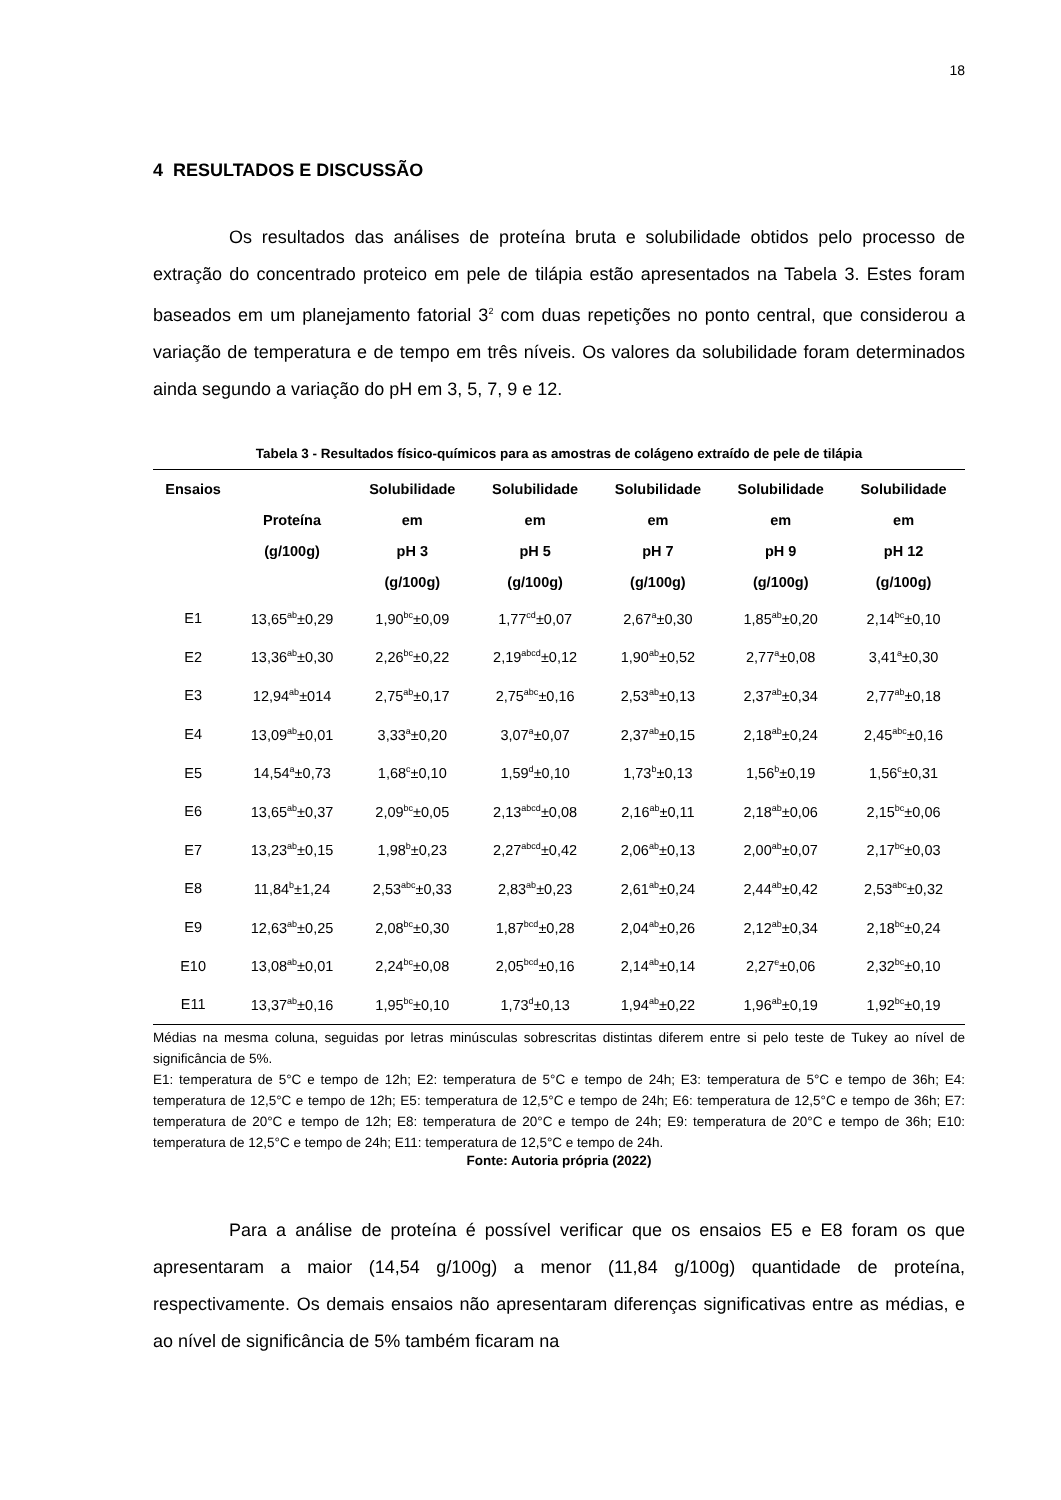18
4 RESULTADOS E DISCUSSÃO
Os resultados das análises de proteína bruta e solubilidade obtidos pelo processo de extração do concentrado proteico em pele de tilápia estão apresentados na Tabela 3. Estes foram baseados em um planejamento fatorial 3<sup>2</sup> com duas repetições no ponto central, que considerou a variação de temperatura e de tempo em três níveis. Os valores da solubilidade foram determinados ainda segundo a variação do pH em 3, 5, 7, 9 e 12.
Tabela 3 - Resultados físico-químicos para as amostras de colágeno extraído de pele de tilápia
| Ensaios | Proteína (g/100g) | Solubilidade em pH 3 (g/100g) | Solubilidade em pH 5 (g/100g) | Solubilidade em pH 7 (g/100g) | Solubilidade em pH 9 (g/100g) | Solubilidade em pH 12 (g/100g) |
| --- | --- | --- | --- | --- | --- | --- |
| E1 | 13,65<sup>ab</sup>±0,29 | 1,90<sup>bc</sup>±0,09 | 1,77<sup>cd</sup>±0,07 | 2,67<sup>a</sup>±0,30 | 1,85<sup>ab</sup>±0,20 | 2,14<sup>bc</sup>±0,10 |
| E2 | 13,36<sup>ab</sup>±0,30 | 2,26<sup>bc</sup>±0,22 | 2,19<sup>abcd</sup>±0,12 | 1,90<sup>ab</sup>±0,52 | 2,77<sup>a</sup>±0,08 | 3,41<sup>a</sup>±0,30 |
| E3 | 12,94<sup>ab</sup>±014 | 2,75<sup>ab</sup>±0,17 | 2,75<sup>abc</sup>±0,16 | 2,53<sup>ab</sup>±0,13 | 2,37<sup>ab</sup>±0,34 | 2,77<sup>ab</sup>±0,18 |
| E4 | 13,09<sup>ab</sup>±0,01 | 3,33<sup>a</sup>±0,20 | 3,07<sup>a</sup>±0,07 | 2,37<sup>ab</sup>±0,15 | 2,18<sup>ab</sup>±0,24 | 2,45<sup>abc</sup>±0,16 |
| E5 | 14,54<sup>a</sup>±0,73 | 1,68<sup>c</sup>±0,10 | 1,59<sup>d</sup>±0,10 | 1,73<sup>b</sup>±0,13 | 1,56<sup>b</sup>±0,19 | 1,56<sup>c</sup>±0,31 |
| E6 | 13,65<sup>ab</sup>±0,37 | 2,09<sup>bc</sup>±0,05 | 2,13<sup>abcd</sup>±0,08 | 2,16<sup>ab</sup>±0,11 | 2,18<sup>ab</sup>±0,06 | 2,15<sup>bc</sup>±0,06 |
| E7 | 13,23<sup>ab</sup>±0,15 | 1,98<sup>b</sup>±0,23 | 2,27<sup>abcd</sup>±0,42 | 2,06<sup>ab</sup>±0,13 | 2,00<sup>ab</sup>±0,07 | 2,17<sup>bc</sup>±0,03 |
| E8 | 11,84<sup>b</sup>±1,24 | 2,53<sup>abc</sup>±0,33 | 2,83<sup>ab</sup>±0,23 | 2,61<sup>ab</sup>±0,24 | 2,44<sup>ab</sup>±0,42 | 2,53<sup>abc</sup>±0,32 |
| E9 | 12,63<sup>ab</sup>±0,25 | 2,08<sup>bc</sup>±0,30 | 1,87<sup>bcd</sup>±0,28 | 2,04<sup>ab</sup>±0,26 | 2,12<sup>ab</sup>±0,34 | 2,18<sup>bc</sup>±0,24 |
| E10 | 13,08<sup>ab</sup>±0,01 | 2,24<sup>bc</sup>±0,08 | 2,05<sup>bcd</sup>±0,16 | 2,14<sup>ab</sup>±0,14 | 2,27<sup>e</sup>±0,06 | 2,32<sup>bc</sup>±0,10 |
| E11 | 13,37<sup>ab</sup>±0,16 | 1,95<sup>bc</sup>±0,10 | 1,73<sup>d</sup>±0,13 | 1,94<sup>ab</sup>±0,22 | 1,96<sup>ab</sup>±0,19 | 1,92<sup>bc</sup>±0,19 |
Médias na mesma coluna, seguidas por letras minúsculas sobrescritas distintas diferem entre si pelo teste de Tukey ao nível de significância de 5%.
E1: temperatura de 5°C e tempo de 12h; E2: temperatura de 5°C e tempo de 24h; E3: temperatura de 5°C e tempo de 36h; E4: temperatura de 12,5°C e tempo de 12h; E5: temperatura de 12,5°C e tempo de 24h; E6: temperatura de 12,5°C e tempo de 36h; E7: temperatura de 20°C e tempo de 12h; E8: temperatura de 20°C e tempo de 24h; E9: temperatura de 20°C e tempo de 36h; E10: temperatura de 12,5°C e tempo de 24h; E11: temperatura de 12,5°C e tempo de 24h.
Fonte: Autoria própria (2022)
Para a análise de proteína é possível verificar que os ensaios E5 e E8 foram os que apresentaram a maior (14,54 g/100g) a menor (11,84 g/100g) quantidade de proteína, respectivamente. Os demais ensaios não apresentaram diferenças significativas entre as médias, e ao nível de significância de 5% também ficaram na